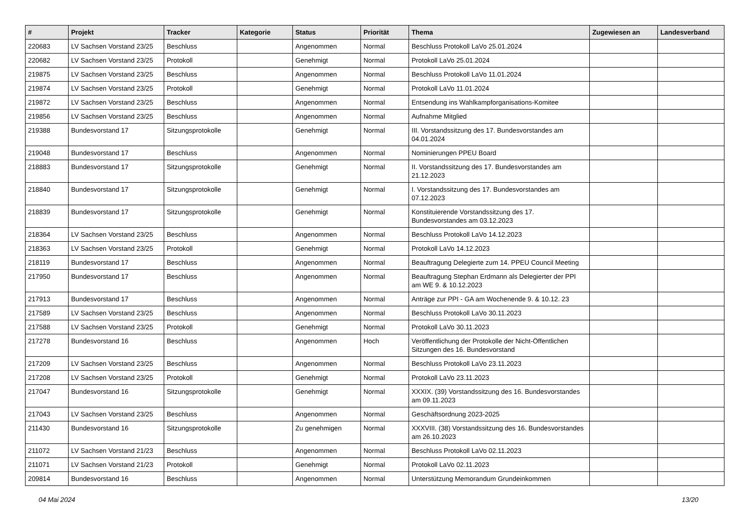| # | Projekt | Tracker | Kategorie | Status | Priorität | Thema | Zugewiesen an | Landesverband |
| --- | --- | --- | --- | --- | --- | --- | --- | --- |
| 220683 | LV Sachsen Vorstand 23/25 | Beschluss | | Angenommen | Normal | Beschluss Protokoll LaVo 25.01.2024 | | |
| 220682 | LV Sachsen Vorstand 23/25 | Protokoll | | Genehmigt | Normal | Protokoll LaVo 25.01.2024 | | |
| 219875 | LV Sachsen Vorstand 23/25 | Beschluss | | Angenommen | Normal | Beschluss Protokoll LaVo 11.01.2024 | | |
| 219874 | LV Sachsen Vorstand 23/25 | Protokoll | | Genehmigt | Normal | Protokoll LaVo 11.01.2024 | | |
| 219872 | LV Sachsen Vorstand 23/25 | Beschluss | | Angenommen | Normal | Entsendung ins Wahlkampforganisations-Komitee | | |
| 219856 | LV Sachsen Vorstand 23/25 | Beschluss | | Angenommen | Normal | Aufnahme Mitglied | | |
| 219388 | Bundesvorstand 17 | Sitzungsprotokolle | | Genehmigt | Normal | III. Vorstandssitzung des 17. Bundesvorstandes am 04.01.2024 | | |
| 219048 | Bundesvorstand 17 | Beschluss | | Angenommen | Normal | Nominierungen PPEU Board | | |
| 218883 | Bundesvorstand 17 | Sitzungsprotokolle | | Genehmigt | Normal | II. Vorstandssitzung des 17. Bundesvorstandes am 21.12.2023 | | |
| 218840 | Bundesvorstand 17 | Sitzungsprotokolle | | Genehmigt | Normal | I. Vorstandssitzung des 17. Bundesvorstandes am 07.12.2023 | | |
| 218839 | Bundesvorstand 17 | Sitzungsprotokolle | | Genehmigt | Normal | Konstituierende Vorstandssitzung des 17. Bundesvorstandes am 03.12.2023 | | |
| 218364 | LV Sachsen Vorstand 23/25 | Beschluss | | Angenommen | Normal | Beschluss Protokoll LaVo 14.12.2023 | | |
| 218363 | LV Sachsen Vorstand 23/25 | Protokoll | | Genehmigt | Normal | Protokoll LaVo 14.12.2023 | | |
| 218119 | Bundesvorstand 17 | Beschluss | | Angenommen | Normal | Beauftragung Delegierte zum 14. PPEU Council Meeting | | |
| 217950 | Bundesvorstand 17 | Beschluss | | Angenommen | Normal | Beauftragung Stephan Erdmann als Delegierter der PPI am WE 9. & 10.12.2023 | | |
| 217913 | Bundesvorstand 17 | Beschluss | | Angenommen | Normal | Anträge zur PPI - GA am Wochenende 9. & 10.12. 23 | | |
| 217589 | LV Sachsen Vorstand 23/25 | Beschluss | | Angenommen | Normal | Beschluss Protokoll LaVo 30.11.2023 | | |
| 217588 | LV Sachsen Vorstand 23/25 | Protokoll | | Genehmigt | Normal | Protokoll LaVo 30.11.2023 | | |
| 217278 | Bundesvorstand 16 | Beschluss | | Angenommen | Hoch | Veröffentlichung der Protokolle der Nicht-Öffentlichen Sitzungen des 16. Bundesvorstand | | |
| 217209 | LV Sachsen Vorstand 23/25 | Beschluss | | Angenommen | Normal | Beschluss Protokoll LaVo 23.11.2023 | | |
| 217208 | LV Sachsen Vorstand 23/25 | Protokoll | | Genehmigt | Normal | Protokoll LaVo 23.11.2023 | | |
| 217047 | Bundesvorstand 16 | Sitzungsprotokolle | | Genehmigt | Normal | XXXIX. (39) Vorstandssitzung des 16. Bundesvorstandes am 09.11.2023 | | |
| 217043 | LV Sachsen Vorstand 23/25 | Beschluss | | Angenommen | Normal | Geschäftsordnung 2023-2025 | | |
| 211430 | Bundesvorstand 16 | Sitzungsprotokolle | | Zu genehmigen | Normal | XXXVIII. (38) Vorstandssitzung des 16. Bundesvorstandes am 26.10.2023 | | |
| 211072 | LV Sachsen Vorstand 21/23 | Beschluss | | Angenommen | Normal | Beschluss Protokoll LaVo 02.11.2023 | | |
| 211071 | LV Sachsen Vorstand 21/23 | Protokoll | | Genehmigt | Normal | Protokoll LaVo 02.11.2023 | | |
| 209814 | Bundesvorstand 16 | Beschluss | | Angenommen | Normal | Unterstützung Memorandum Grundeinkommen | | |
04 Mai 2024 13/20